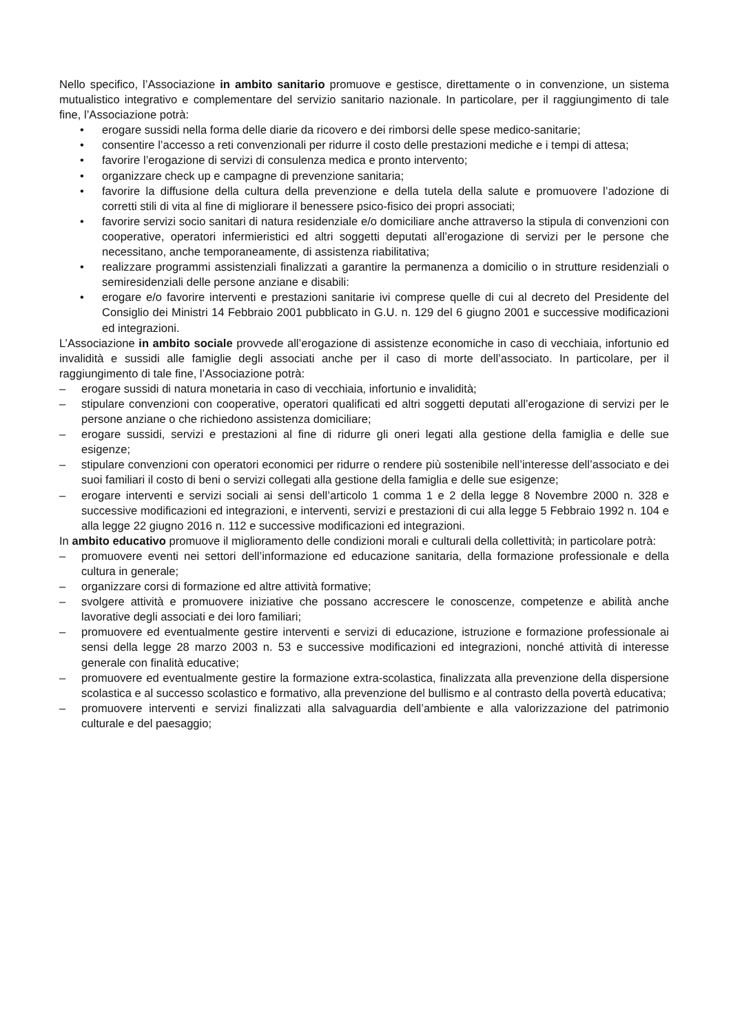Nello specifico, l’Associazione in ambito sanitario promuove e gestisce, direttamente o in convenzione, un sistema mutualistico integrativo e complementare del servizio sanitario nazionale. In particolare, per il raggiungimento di tale fine, l’Associazione potrà:
• erogare sussidi nella forma delle diarie da ricovero e dei rimborsi delle spese medico-sanitarie;
• consentire l’accesso a reti convenzionali per ridurre il costo delle prestazioni mediche e i tempi di attesa;
• favorire l’erogazione di servizi di consulenza medica e pronto intervento;
• organizzare check up e campagne di prevenzione sanitaria;
• favorire la diffusione della cultura della prevenzione e della tutela della salute e promuovere l’adozione di corretti stili di vita al fine di migliorare il benessere psico-fisico dei propri associati;
• favorire servizi socio sanitari di natura residenziale e/o domiciliare anche attraverso la stipula di convenzioni con cooperative, operatori infermieristici ed altri soggetti deputati all’erogazione di servizi per le persone che necessitano, anche temporaneamente, di assistenza riabilitativa;
• realizzare programmi assistenziali finalizzati a garantire la permanenza a domicilio o in strutture residenziali o semiresidenziali delle persone anziane e disabili:
• erogare e/o favorire interventi e prestazioni sanitarie ivi comprese quelle di cui al decreto del Presidente del Consiglio dei Ministri 14 Febbraio 2001 pubblicato in G.U. n. 129 del 6 giugno 2001 e successive modificazioni ed integrazioni.
L’Associazione in ambito sociale provvede all’erogazione di assistenze economiche in caso di vecchiaia, infortunio ed invalidità e sussidi alle famiglie degli associati anche per il caso di morte dell’associato. In particolare, per il raggiungimento di tale fine, l’Associazione potrà:
– erogare sussidi di natura monetaria in caso di vecchiaia, infortunio e invalidità;
– stipulare convenzioni con cooperative, operatori qualificati ed altri soggetti deputati all’erogazione di servizi per le persone anziane o che richiedono assistenza domiciliare;
– erogare sussidi, servizi e prestazioni al fine di ridurre gli oneri legati alla gestione della famiglia e delle sue esigenze;
– stipulare convenzioni con operatori economici per ridurre o rendere più sostenibile nell’interesse dell’associato e dei suoi familiari il costo di beni o servizi collegati alla gestione della famiglia e delle sue esigenze;
– erogare interventi e servizi sociali ai sensi dell’articolo 1 comma 1 e 2 della legge 8 Novembre 2000 n. 328 e successive modificazioni ed integrazioni, e interventi, servizi e prestazioni di cui alla legge 5 Febbraio 1992 n. 104 e alla legge 22 giugno 2016 n. 112 e successive modificazioni ed integrazioni.
In ambito educativo promuove il miglioramento delle condizioni morali e culturali della collettività; in particolare potrà:
– promuovere eventi nei settori dell’informazione ed educazione sanitaria, della formazione professionale e della cultura in generale;
– organizzare corsi di formazione ed altre attività formative;
– svolgere attività e promuovere iniziative che possano accrescere le conoscenze, competenze e abilità anche lavorative degli associati e dei loro familiari;
– promuovere ed eventualmente gestire interventi e servizi di educazione, istruzione e formazione professionale ai sensi della legge 28 marzo 2003 n. 53 e successive modificazioni ed integrazioni, nonché attività di interesse generale con finalità educative;
– promuovere ed eventualmente gestire la formazione extra-scolastica, finalizzata alla prevenzione della dispersione scolastica e al successo scolastico e formativo, alla prevenzione del bullismo e al contrasto della povertà educativa;
– promuovere interventi e servizi finalizzati alla salvaguardia dell’ambiente e alla valorizzazione del patrimonio culturale e del paesaggio;